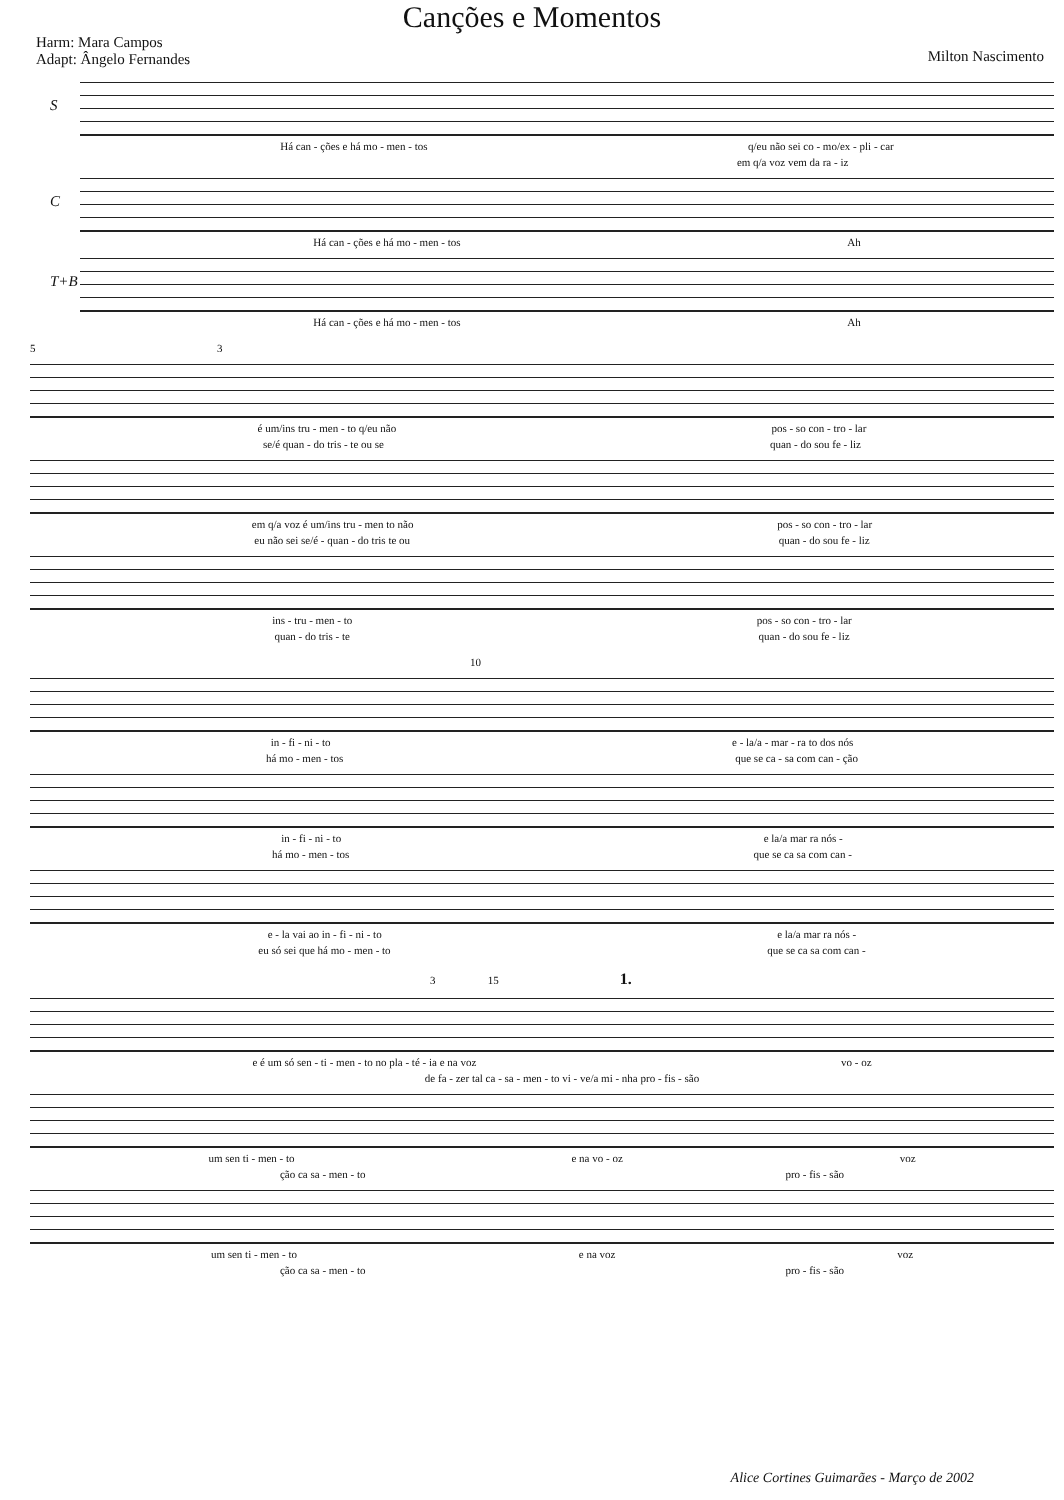Canções e Momentos
Harm: Mara Campos
Adapt: Ângelo Fernandes
Milton Nascimento
S
Há can - ções e há mo - men - tos q/eu não sei co - mo/ex - pli - car
em q/a voz vem da ra - iz
C
Há can - ções e há mo - men - tos Ah
T+B
Há can - ções e há mo - men - tos Ah
5 3
é um/ins tru - men - to q/eu não pos - so con - tro - lar
se/é quan - do tris - te ou se quan - do sou fe - liz
em q/a voz é um/ins tru - men to não pos - so con - tro - lar
eu não sei se/é - quan - do tris te ou quan - do sou fe - liz
ins - tru - men - to pos - so con - tro - lar
quan - do tris - te quan - do sou fe - liz
10
in - fi - ni - to e - la/a - mar - ra to dos nós
há mo - men - tos que se ca - sa com can - ção
in - fi - ni - to e la/a mar ra nós -
há mo - men - tos que se ca sa com can -
e - la vai ao in - fi - ni - to e la/a mar ra nós -
eu só sei que há mo - men - to que se ca sa com can -
3 15 1.
e é um só sen - ti - men - to no pla - té - ia e na voz vo - oz
de fa - zer tal ca - sa - men - to vi - ve/a mi - nha pro - fis - são
um sen ti - men - to e na vo - oz voz
ção ca sa - men - to pro - fis - são
um sen ti - men - to e na voz voz
ção ca sa - men - to pro - fis - são
Alice Cortines Guimarães - Março de 2002